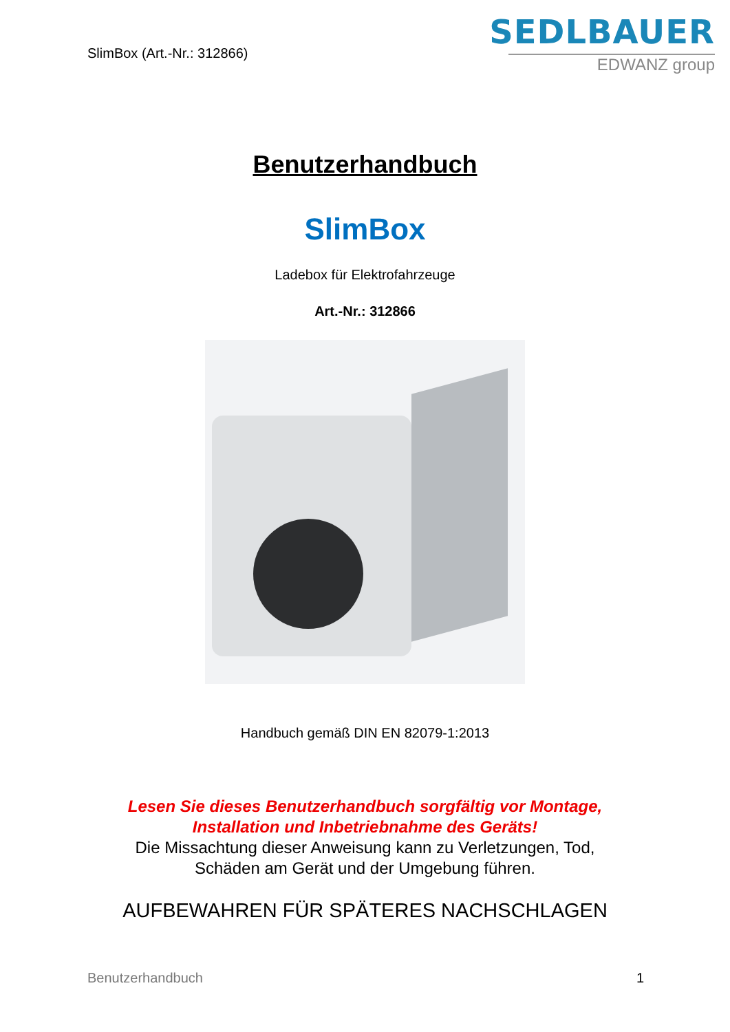SlimBox (Art.-Nr.: 312866)
SEDLBAUER
EDWANZ group
Benutzerhandbuch
SlimBox
Ladebox für Elektrofahrzeuge
Art.-Nr.: 312866
Handbuch gemäß DIN EN 82079-1:2013
Lesen Sie dieses Benutzerhandbuch sorgfältig vor Montage,
Installation und Inbetriebnahme des Geräts!
Die Missachtung dieser Anweisung kann zu Verletzungen, Tod,
Schäden am Gerät und der Umgebung führen.
AUFBEWAHREN FÜR SPÄTERES NACHSCHLAGEN
Benutzerhandbuch 1